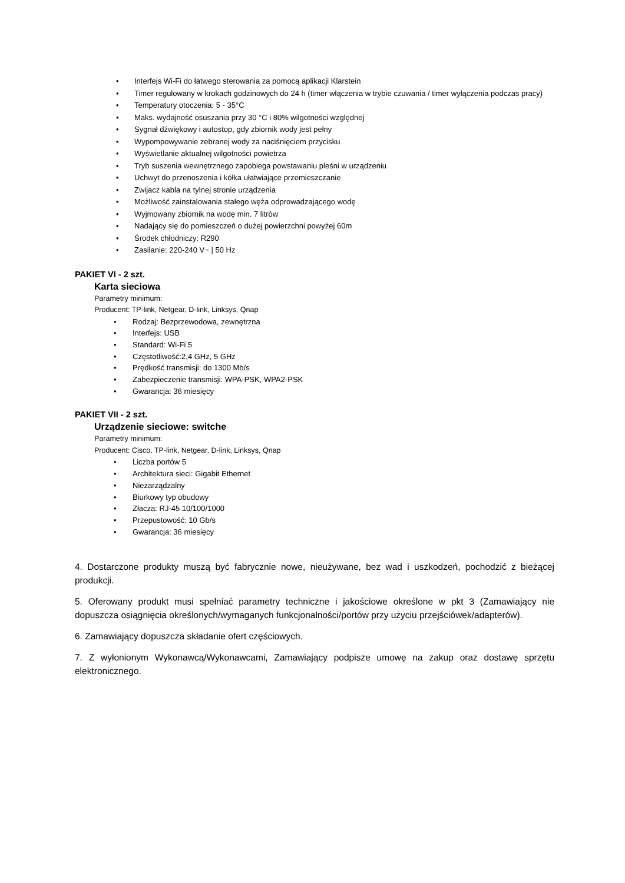• Interfejs Wi-Fi do łatwego sterowania za pomocą aplikacji Klarstein
• Timer regulowany w krokach godzinowych do 24 h (timer włączenia w trybie czuwania / timer wyłączenia podczas pracy)
• Temperatury otoczenia: 5 - 35°C
• Maks. wydajność osuszania przy 30 °C i 80% wilgotności względnej
• Sygnał dźwiękowy i autostop, gdy zbiornik wody jest pełny
• Wypompowywanie zebranej wody za naciśnięciem przycisku
• Wyświetlanie aktualnej wilgotności powietrza
• Tryb suszenia wewnętrznego zapobiega powstawaniu pleśni w urządzeniu
• Uchwyt do przenoszenia i kółka ułatwiające przemieszczanie
• Zwijacz kabla na tylnej stronie urządzenia
• Możliwość zainstalowania stałego węża odprowadzającego wodę
• Wyjmowany zbiornik na wodę min. 7 litrów
• Nadający się do pomieszczeń o dużej powierzchni powyżej 60m
• Środek chłodniczy: R290
• Zasilanie: 220-240 V~ | 50 Hz
PAKIET VI - 2 szt.
Karta sieciowa
Parametry minimum:
Producent: TP-link, Netgear, D-link, Linksys, Qnap
• Rodzaj: Bezprzewodowa, zewnętrzna
• Interfejs: USB
• Standard: Wi-Fi 5
• Częstotliwość:2,4 GHz, 5 GHz
• Prędkość transmisji: do 1300 Mb/s
• Zabezpieczenie transmisji: WPA-PSK, WPA2-PSK
• Gwarancja: 36 miesięcy
PAKIET VII - 2 szt.
Urządzenie sieciowe: switche
Parametry minimum:
Producent: Cisco, TP-link, Netgear, D-link, Linksys, Qnap
• Liczba portów 5
• Architektura sieci: Gigabit Ethernet
• Niezarządzalny
• Biurkowy typ obudowy
• Złacza: RJ-45 10/100/1000
• Przepustowość: 10 Gb/s
• Gwarancja: 36 miesięcy
4. Dostarczone produkty muszą być fabrycznie nowe, nieużywane, bez wad i uszkodzeń, pochodzić z bieżącej produkcji.
5. Oferowany produkt musi spełniać parametry techniczne i jakościowe określone w pkt 3 (Zamawiający nie dopuszcza osiągnięcia określonych/wymaganych funkcjonalności/portów przy użyciu przejściówek/adapterów).
6. Zamawiający dopuszcza składanie ofert częściowych.
7. Z wyłonionym Wykonawcą/Wykonawcami, Zamawiający podpisze umowę na zakup oraz dostawę sprzętu elektronicznego.